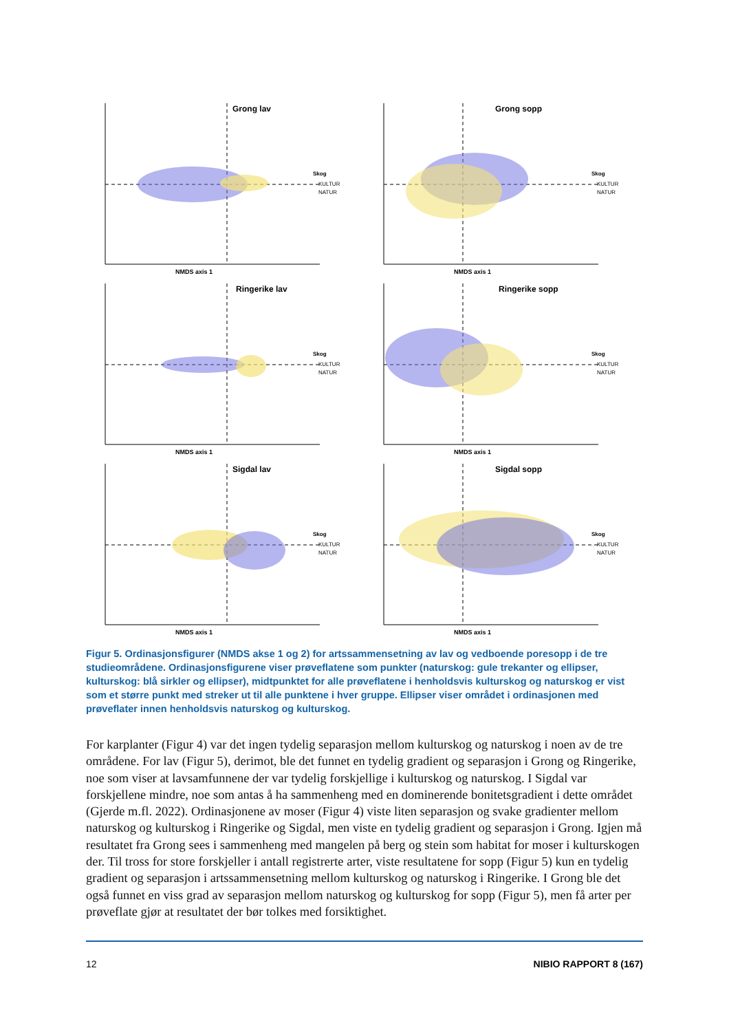Grong lav
Skog
KULTUR
NATUR
NMDS axis 1
Grong sopp
Skog
KULTUR
NATUR
NMDS axis 1
Ringerike lav
Skog
KULTUR
NATUR
NMDS axis 1
Ringerike sopp
Skog
KULTUR
NATUR
NMDS axis 1
Sigdal lav
Skog
KULTUR
NATUR
NMDS axis 1
Sigdal sopp
Skog
KULTUR
NATUR
NMDS axis 1
Figur 5. Ordinasjonsfigurer (NMDS akse 1 og 2) for artssammensetning av lav og vedboende poresopp i de tre studieområdene. Ordinasjonsfigurene viser prøveflatene som punkter (naturskog: gule trekanter og ellipser, kulturskog: blå sirkler og ellipser), midtpunktet for alle prøveflatene i henholdsvis kulturskog og naturskog er vist som et større punkt med streker ut til alle punktene i hver gruppe. Ellipser viser området i ordinasjonen med prøveflater innen henholdsvis naturskog og kulturskog.
For karplanter (Figur 4) var det ingen tydelig separasjon mellom kulturskog og naturskog i noen av de tre områdene. For lav (Figur 5), derimot, ble det funnet en tydelig gradient og separasjon i Grong og Ringerike, noe som viser at lavsamfunnene der var tydelig forskjellige i kulturskog og naturskog. I Sigdal var forskjellene mindre, noe som antas å ha sammenheng med en dominerende bonitetsgradient i dette området (Gjerde m.fl. 2022). Ordinasjonene av moser (Figur 4) viste liten separasjon og svake gradienter mellom naturskog og kulturskog i Ringerike og Sigdal, men viste en tydelig gradient og separasjon i Grong. Igjen må resultatet fra Grong sees i sammenheng med mangelen på berg og stein som habitat for moser i kulturskogen der. Til tross for store forskjeller i antall registrerte arter, viste resultatene for sopp (Figur 5) kun en tydelig gradient og separasjon i artssammensetning mellom kulturskog og naturskog i Ringerike. I Grong ble det også funnet en viss grad av separasjon mellom naturskog og kulturskog for sopp (Figur 5), men få arter per prøveflate gjør at resultatet der bør tolkes med forsiktighet.
12 NIBIO RAPPORT 8 (167)